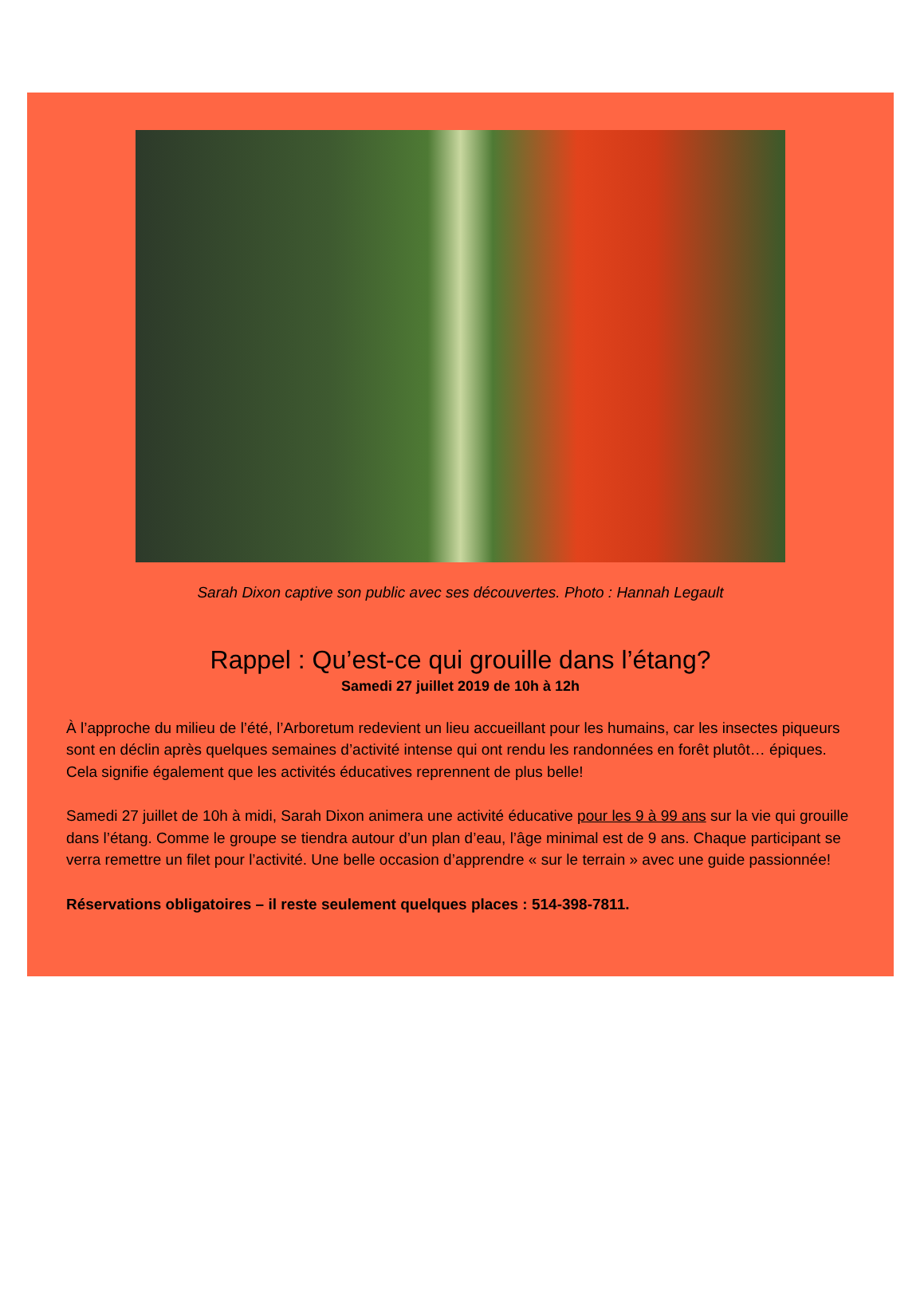Sarah Dixon captive son public avec ses découvertes. Photo : Hannah Legault
Rappel : Qu’est-ce qui grouille dans l’étang?
Samedi 27 juillet 2019 de 10h à 12h
À l’approche du milieu de l’été, l’Arboretum redevient un lieu accueillant pour les humains, car les insectes piqueurs sont en déclin après quelques semaines d’activité intense qui ont rendu les randonnées en forêt plutôt… épiques. Cela signifie également que les activités éducatives reprennent de plus belle!
Samedi 27 juillet de 10h à midi, Sarah Dixon animera une activité éducative pour les 9 à 99 ans sur la vie qui grouille dans l’étang. Comme le groupe se tiendra autour d’un plan d’eau, l’âge minimal est de 9 ans. Chaque participant se verra remettre un filet pour l’activité. Une belle occasion d’apprendre « sur le terrain » avec une guide passionnée!
Réservations obligatoires – il reste seulement quelques places : 514-398-7811.